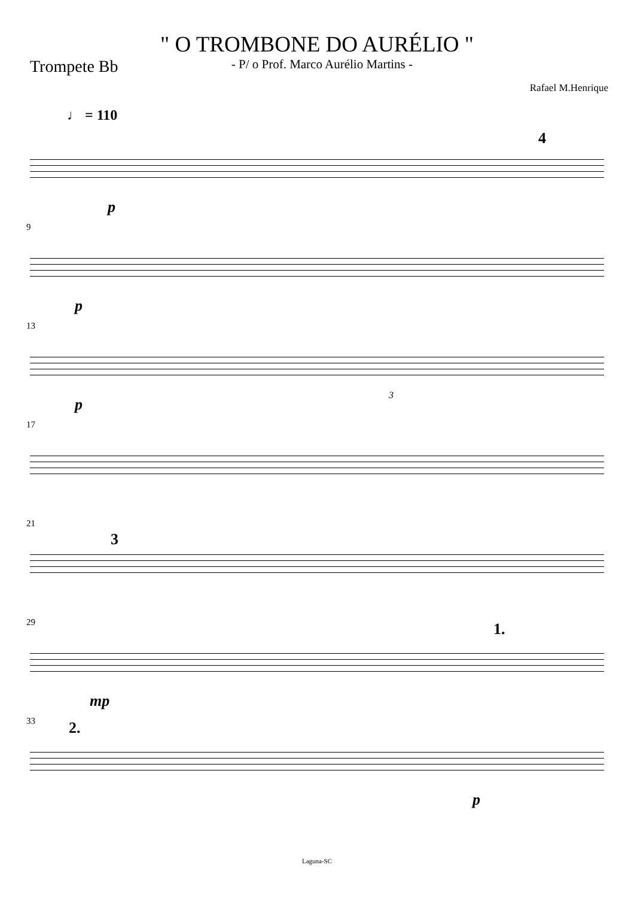" O TROMBONE DO AURÉLIO "
Trompete Bb - P/ o Prof. Marco Aurélio Martins -
Rafael M.Henrique
♩ = 110
4
p
9
p
13
3
p
17
21
3
29 1.
mp
33 2.
p
Laguna-SC